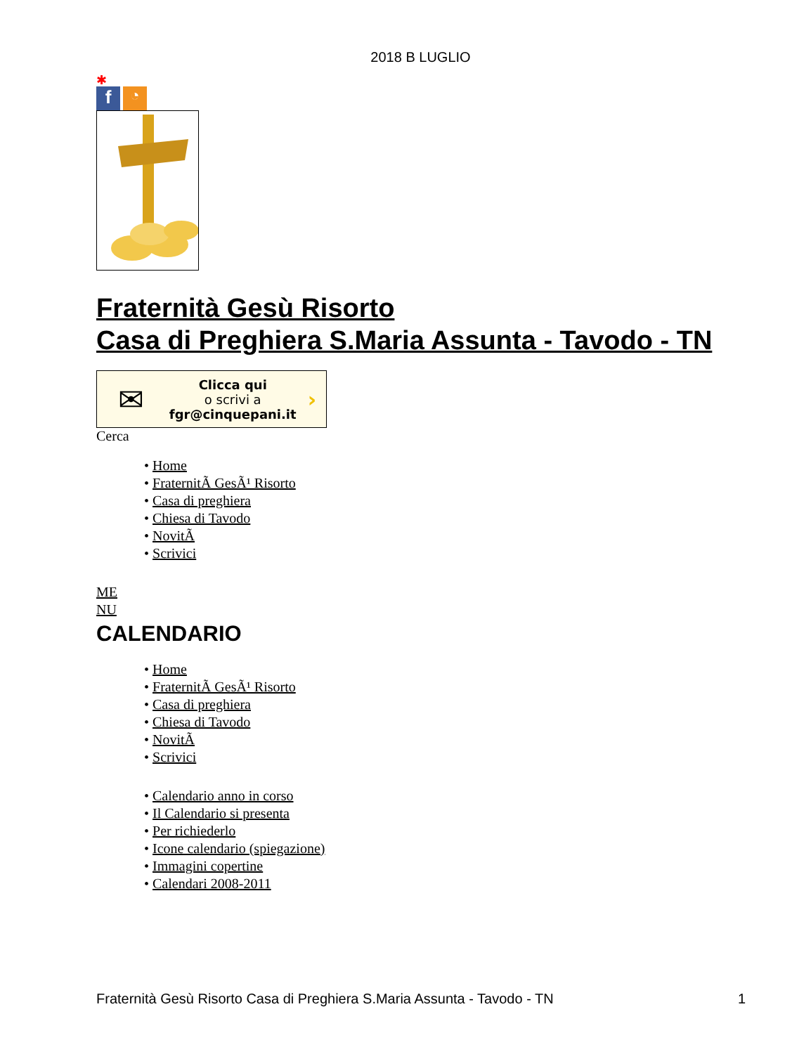2018 B LUGLIO
✱
f
◔
Fraternità Gesù Risorto
Casa di Preghiera S.Maria Assunta - Tavodo - TN
✉ Clicca qui
o scrivi a
fgr@cinquepani.it ›
Cerca
• Home
• FraternitÃ GesÃ¹ Risorto
• Casa di preghiera
• Chiesa di Tavodo
• NovitÃ
• Scrivici
ME
NU
CALENDARIO
• Home
• FraternitÃ GesÃ¹ Risorto
• Casa di preghiera
• Chiesa di Tavodo
• NovitÃ
• Scrivici
• Calendario anno in corso
• Il Calendario si presenta
• Per richiederlo
• Icone calendario (spiegazione)
• Immagini copertine
• Calendari 2008-2011
Fraternità Gesù Risorto Casa di Preghiera S.Maria Assunta - Tavodo - TN 1